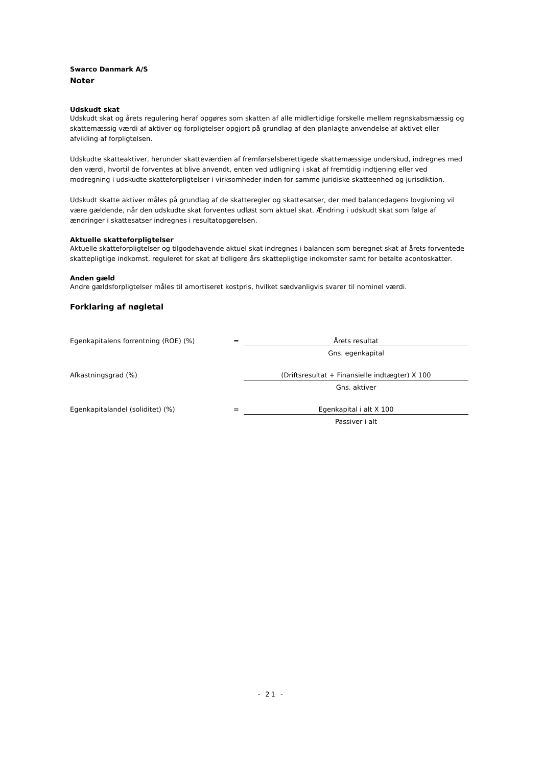Swarco Danmark A/S
Noter
Udskudt skat
Udskudt skat og årets regulering heraf opgøres som skatten af alle midlertidige forskelle mellem regnskabsmæssig og skattemæssig værdi af aktiver og forpligtelser opgjort på grundlag af den planlagte anvendelse af aktivet eller afvikling af forpligtelsen.
Udskudte skatteaktiver, herunder skatteværdien af fremførselsberettigede skattemæssige underskud, indregnes med den værdi, hvortil de forventes at blive anvendt, enten ved udligning i skat af fremtidig indtjening eller ved modregning i udskudte skatteforpligtelser i virksomheder inden for samme juridiske skatteenhed og jurisdiktion.
Udskudt skatte aktiver måles på grundlag af de skatteregler og skattesatser, der med balancedagens lovgivning vil være gældende, når den udskudte skat forventes udløst som aktuel skat. Ændring i udskudt skat som følge af ændringer i skattesatser indregnes i resultatopgørelsen.
Aktuelle skatteforpligtelser
Aktuelle skatteforpligtelser og tilgodehavende aktuel skat indregnes i balancen som beregnet skat af årets forventede skattepligtige indkomst, reguleret for skat af tidligere års skattepligtige indkomster samt for betalte acontoskatter.
Anden gæld
Andre gældsforpligtelser måles til amortiseret kostpris, hvilket sædvanligvis svarer til nominel værdi.
Forklaring af nøgletal
Egenkapitalens forrentning (ROE) (%) = Årets resultat
Gns. egenkapital
Afkastningsgrad (%) (Driftsresultat + Finansielle indtægter) X 100
Gns. aktiver
Egenkapitalandel (soliditet) (%) = Egenkapital i alt X 100
Passiver i alt
- 21 -